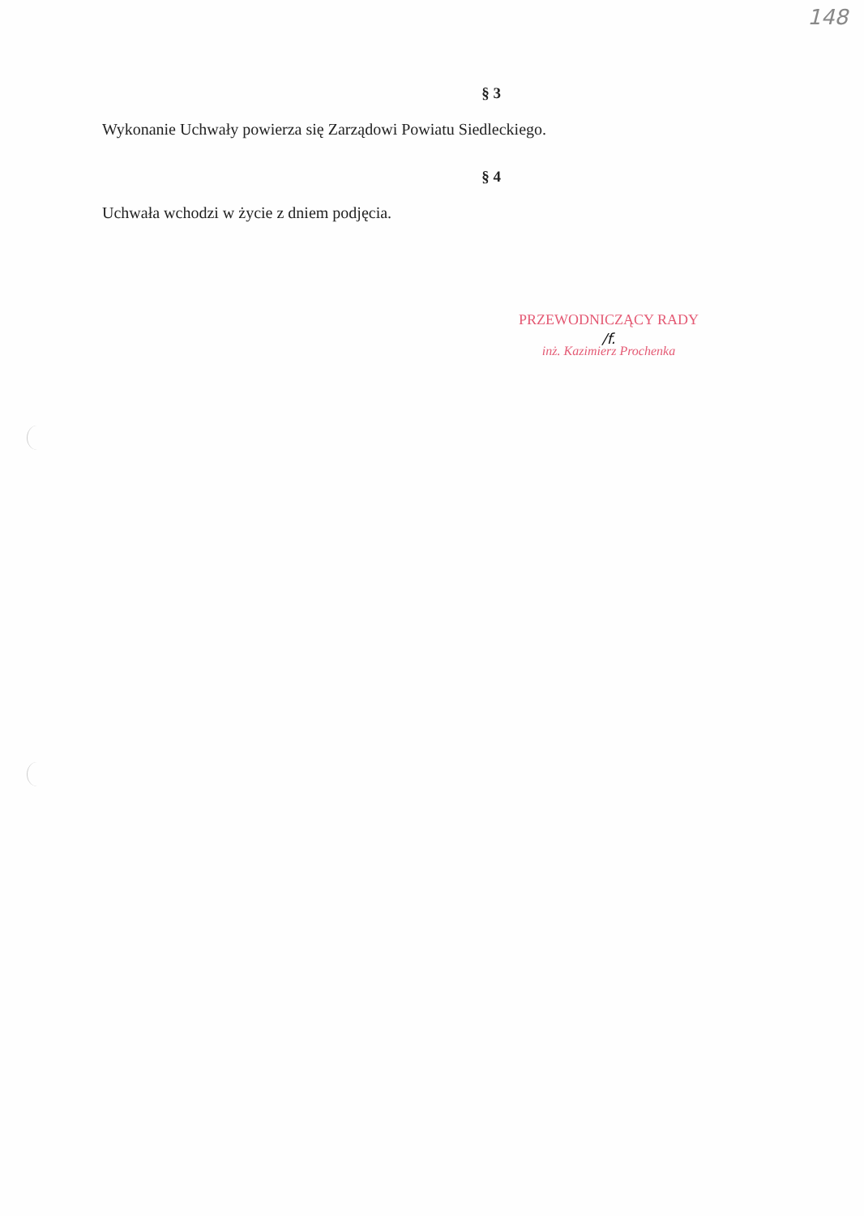148
§ 3
Wykonanie Uchwały powierza się Zarządowi Powiatu Siedleckiego.
§ 4
Uchwała wchodzi w życie z dniem podjęcia.
PRZEWODNICZĄCY RADY
/f.
inż. Kazimierz Prochenka